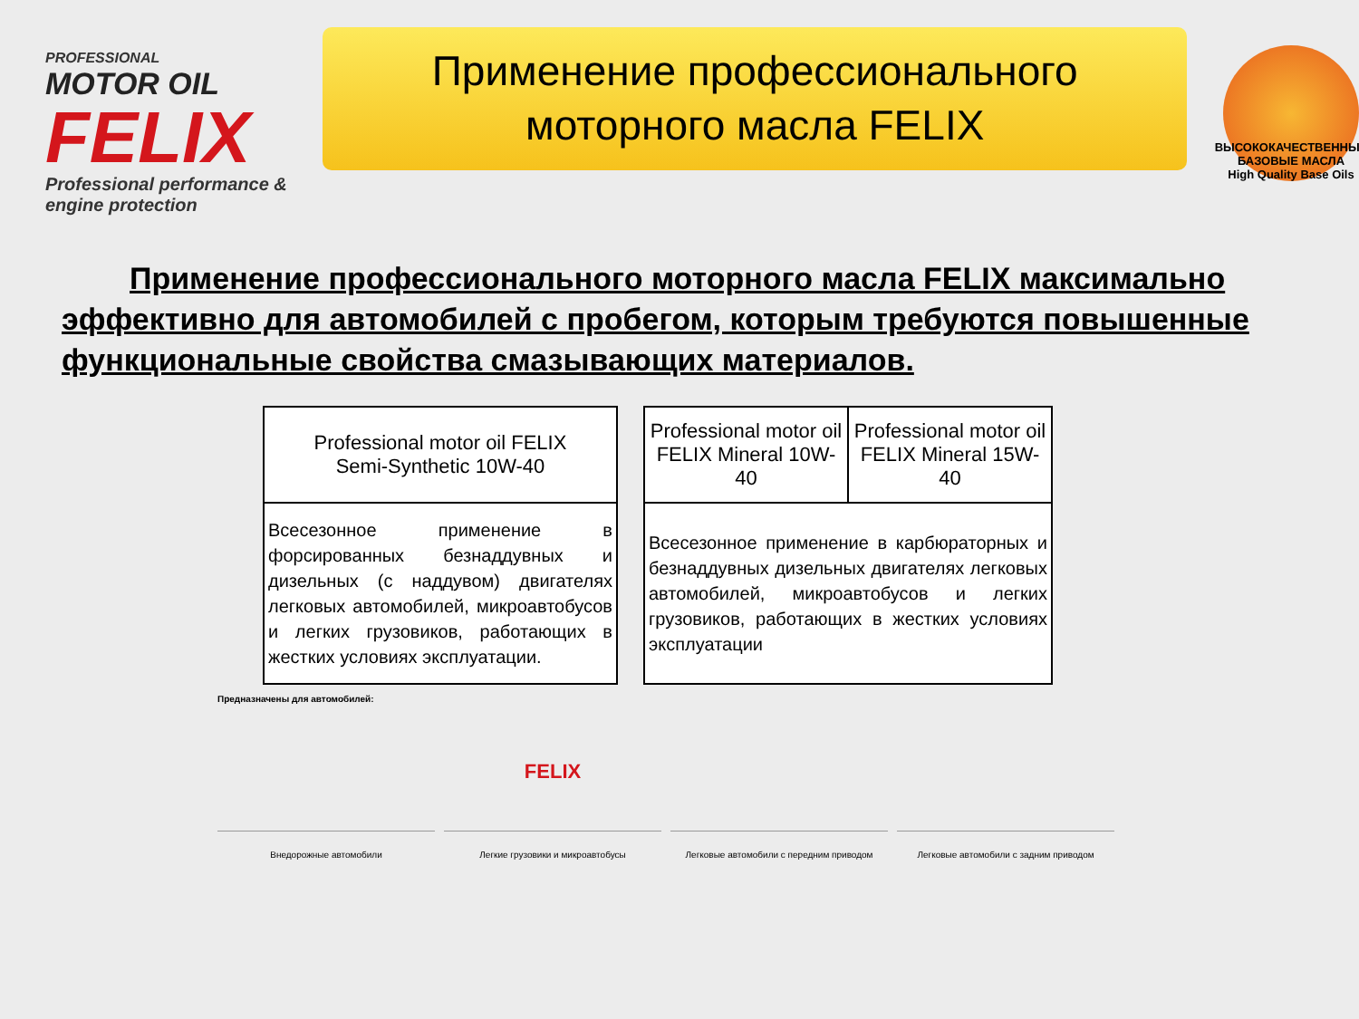PROFESSIONAL
MOTOR OIL
FELIX
Professional performance & engine protection
Применение профессионального
моторного масла FELIX
ВЫСОКОКАЧЕСТВЕННЫЕ БАЗОВЫЕ МАСЛА
High Quality Base Oils
Применение профессионального моторного масла FELIX максимально эффективно для автомобилей с пробегом, которым требуются повышенные функциональные свойства смазывающих материалов.
| Professional motor oil FELIX Semi-Synthetic 10W-40 |
| Всесезонное применение в форсированных безнаддувных и дизельных (с наддувом) двигателях легковых автомобилей, микроавтобусов и легких грузовиков, работающих в жестких условиях эксплуатации. |
| Professional motor oil FELIX Mineral 10W-40 | Professional motor oil FELIX Mineral 15W-40 |
| Всесезонное применение в карбюраторных и безнаддувных дизельных двигателях легковых автомобилей, микроавтобусов и легких грузовиков, работающих в жестких условиях эксплуатации | |
Предназначены для автомобилей:
Внедорожные автомобили
FELIX
Легкие грузовики и микроавтобусы
Легковые автомобили с передним приводом Легковые автомобили с задним приводом